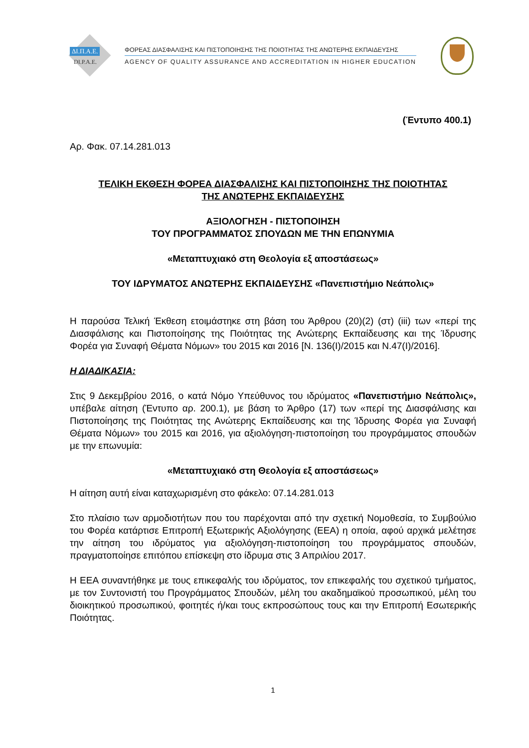ΔΙ.Π.Α.Ε.
DI.P.A.E.
ΦΟΡΕΑΣ ΔΙΑΣΦΑΛΙΣΗΣ ΚΑΙ ΠΙΣΤΟΠΟΙΗΣΗΣ ΤΗΣ ΠΟΙΟΤΗΤΑΣ ΤΗΣ ΑΝΩΤΕΡΗΣ ΕΚΠΑΙΔΕΥΣΗΣ
AGENCY OF QUALITY ASSURANCE AND ACCREDITATION IN HIGHER EDUCATION
(Έντυπο 400.1)
Αρ. Φακ. 07.14.281.013
ΤΕΛΙΚΗ ΕΚΘΕΣΗ ΦΟΡΕΑ ΔΙΑΣΦΑΛΙΣΗΣ ΚΑΙ ΠΙΣΤΟΠΟΙΗΣΗΣ ΤΗΣ ΠΟΙΟΤΗΤΑΣ
ΤΗΣ ΑΝΩΤΕΡΗΣ ΕΚΠΑΙΔΕΥΣΗΣ
ΑΞΙΟΛΟΓΗΣΗ - ΠΙΣΤΟΠΟΙΗΣΗ
ΤΟΥ ΠΡΟΓΡΑΜΜΑΤΟΣ ΣΠΟΥΔΩΝ ΜΕ ΤΗΝ ΕΠΩΝΥΜΙΑ
«Μεταπτυχιακό στη Θεολογία εξ αποστάσεως»
ΤΟΥ ΙΔΡΥΜΑΤΟΣ ΑΝΩΤΕΡΗΣ ΕΚΠΑΙΔΕΥΣΗΣ «Πανεπιστήμιο Νεάπολις»
Η παρούσα Τελική Έκθεση ετοιμάστηκε στη βάση του Άρθρου (20)(2) (στ) (iii) των «περί της Διασφάλισης και Πιστοποίησης της Ποιότητας της Ανώτερης Εκπαίδευσης και της Ίδρυσης Φορέα για Συναφή Θέματα Νόμων» του 2015 και 2016 [Ν. 136(Ι)/2015 και Ν.47(Ι)/2016].
Η ΔΙΑΔΙΚΑΣΙΑ:
Στις 9 Δεκεμβρίου 2016, ο κατά Νόμο Υπεύθυνος του ιδρύματος «Πανεπιστήμιο Νεάπολις», υπέβαλε αίτηση (Έντυπο αρ. 200.1), με βάση το Άρθρο (17) των «περί της Διασφάλισης και Πιστοποίησης της Ποιότητας της Ανώτερης Εκπαίδευσης και της Ίδρυσης Φορέα για Συναφή Θέματα Νόμων» του 2015 και 2016, για αξιολόγηση-πιστοποίηση του προγράμματος σπουδών με την επωνυμία:
«Μεταπτυχιακό στη Θεολογία εξ αποστάσεως»
Η αίτηση αυτή είναι καταχωρισμένη στο φάκελο: 07.14.281.013
Στο πλαίσιο των αρμοδιοτήτων που του παρέχονται από την σχετική Νομοθεσία, το Συμβούλιο του Φορέα κατάρτισε Επιτροπή Εξωτερικής Αξιολόγησης (ΕΕΑ) η οποία, αφού αρχικά μελέτησε την αίτηση του ιδρύματος για αξιολόγηση-πιστοποίηση του προγράμματος σπουδών, πραγματοποίησε επιτόπου επίσκεψη στο ίδρυμα στις 3 Απριλίου 2017.
Η ΕΕΑ συναντήθηκε με τους επικεφαλής του ιδρύματος, τον επικεφαλής του σχετικού τμήματος, με τον Συντονιστή του Προγράμματος Σπουδών, μέλη του ακαδημαϊκού προσωπικού, μέλη του διοικητικού προσωπικού, φοιτητές ή/και τους εκπροσώπους τους και την Επιτροπή Εσωτερικής Ποιότητας.
1